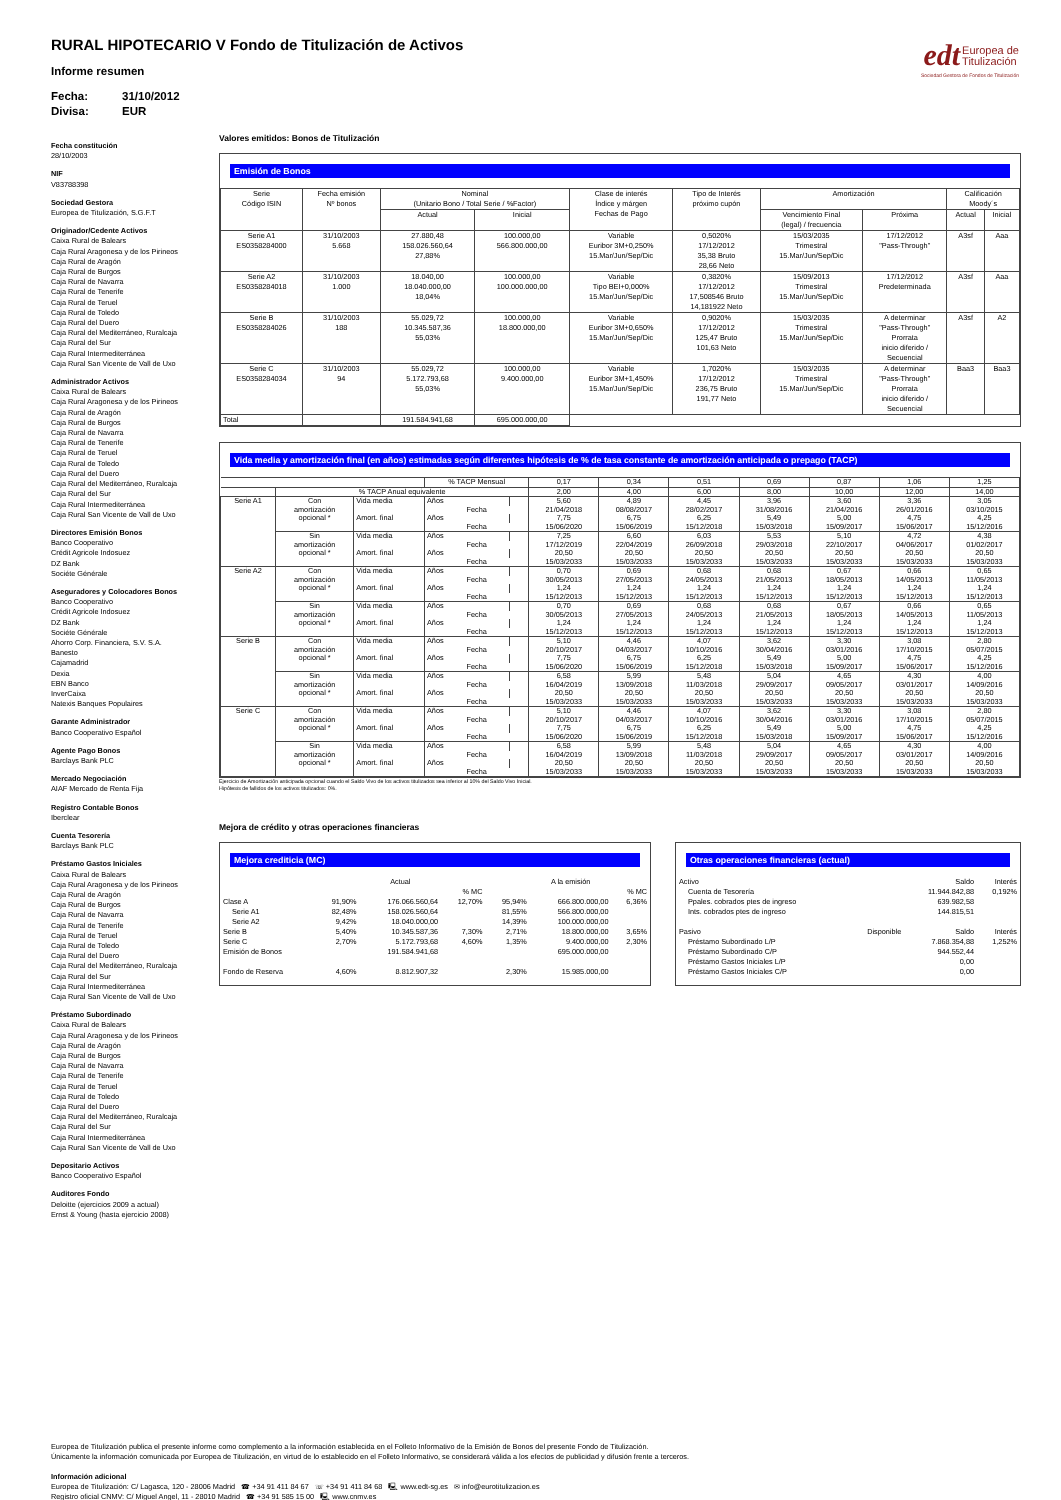edt Europea de
Titulización
Sociedad Gestora de Fondos de Titulización
RURAL HIPOTECARIO V Fondo de Titulización de Activos
Informe resumen
Fecha: 31/10/2012
Divisa: EUR
Fecha constitución
28/10/2003
NIF
V83788398
Sociedad Gestora
Europea de Titulización, S.G.F.T
Originador/Cedente Activos
Caixa Rural de Balears
Caja Rural Aragonesa y de los Pirineos
Caja Rural de Aragón
Caja Rural de Burgos
Caja Rural de Navarra
Caja Rural de Tenerife
Caja Rural de Teruel
Caja Rural de Toledo
Caja Rural del Duero
Caja Rural del Mediterráneo, Ruralcaja
Caja Rural del Sur
Caja Rural Intermediterránea
Caja Rural San Vicente de Vall de Uxo
Administrador Activos
Caixa Rural de Balears
Caja Rural Aragonesa y de los Pirineos
Caja Rural de Aragón
Caja Rural de Burgos
Caja Rural de Navarra
Caja Rural de Tenerife
Caja Rural de Teruel
Caja Rural de Toledo
Caja Rural del Duero
Caja Rural del Mediterráneo, Ruralcaja
Caja Rural del Sur
Caja Rural Intermediterránea
Caja Rural San Vicente de Vall de Uxo
Directores Emisión Bonos
Banco Cooperativo
Crédit Agricole Indosuez
DZ Bank
Sociéte Générale
Aseguradores y Colocadores Bonos
Banco Cooperativo
Crédit Agricole Indosuez
DZ Bank
Sociéte Générale
Ahorro Corp. Financiera, S.V. S.A.
Banesto
Cajamadrid
Dexia
EBN Banco
InverCaixa
Natexis Banques Populaires
Garante Administrador
Banco Cooperativo Español
Agente Pago Bonos
Barclays Bank PLC
Mercado Negociación
AIAF Mercado de Renta Fija
Registro Contable Bonos
Iberclear
Cuenta Tesorería
Barclays Bank PLC
Préstamo Gastos Iniciales
Caixa Rural de Balears
Caja Rural Aragonesa y de los Pirineos
Caja Rural de Aragón
Caja Rural de Burgos
Caja Rural de Navarra
Caja Rural de Tenerife
Caja Rural de Teruel
Caja Rural de Toledo
Caja Rural del Duero
Caja Rural del Mediterráneo, Ruralcaja
Caja Rural del Sur
Caja Rural Intermediterránea
Caja Rural San Vicente de Vall de Uxo
Préstamo Subordinado
Caixa Rural de Balears
Caja Rural Aragonesa y de los Pirineos
Caja Rural de Aragón
Caja Rural de Burgos
Caja Rural de Navarra
Caja Rural de Tenerife
Caja Rural de Teruel
Caja Rural de Toledo
Caja Rural del Duero
Caja Rural del Mediterráneo, Ruralcaja
Caja Rural del Sur
Caja Rural Intermediterránea
Caja Rural San Vicente de Vall de Uxo
Depositario Activos
Banco Cooperativo Español
Auditores Fondo
Deloitte (ejercicios 2009 a actual)
Ernst & Young (hasta ejercicio 2008)
Valores emitidos: Bonos de Titulización
Emisión de Bonos
| Serie Código ISIN | Fecha emisión Nº bonos | Nominal (Unitario Bono / Total Serie / %Factor) | | Clase de interés Índice y márgen Fechas de Pago | Tipo de Interés próximo cupón | Amortización | | Calificación Moody´s | |
| --- | --- | --- | --- | --- | --- | --- | --- | --- | --- |
| | | Actual | Inicial | | | Vencimiento Final (legal) / frecuencia | Próxima | Actual | Inicial |
| Serie A1 ES0358284000 | 31/10/2003 5.668 | 27.880,48 158.026.560,64 27,88% | 100.000,00 566.800.000,00 | Variable Euribor 3M+0,250% 15.Mar/Jun/Sep/Dic | 0,5020% 17/12/2012 35,38 Bruto 28,66 Neto | 15/03/2035 Trimestral 15.Mar/Jun/Sep/Dic | 17/12/2012 "Pass-Through" | A3sf | Aaa |
| Serie A2 ES0358284018 | 31/10/2003 1.000 | 18.040,00 18.040.000,00 18,04% | 100.000,00 100.000.000,00 | Variable Tipo BEI+0,000% 15.Mar/Jun/Sep/Dic | 0,3820% 17/12/2012 17,508546 Bruto 14,181922 Neto | 15/09/2013 Trimestral 15.Mar/Jun/Sep/Dic | 17/12/2012 Predeterminada | A3sf | Aaa |
| Serie B ES0358284026 | 31/10/2003 188 | 55.029,72 10.345.587,36 55,03% | 100.000,00 18.800.000,00 | Variable Euribor 3M+0,650% 15.Mar/Jun/Sep/Dic | 0,9020% 17/12/2012 125,47 Bruto 101,63 Neto | 15/03/2035 Trimestral 15.Mar/Jun/Sep/Dic | A determinar "Pass-Through" Prorrata inicio diferido / Secuencial | A3sf | A2 |
| Serie C ES0358284034 | 31/10/2003 94 | 55.029,72 5.172.793,68 55,03% | 100.000,00 9.400.000,00 | Variable Euribor 3M+1,450% 15.Mar/Jun/Sep/Dic | 1,7020% 17/12/2012 236,75 Bruto 191,77 Neto | 15/03/2035 Trimestral 15.Mar/Jun/Sep/Dic | A determinar "Pass-Through" Prorrata inicio diferido / Secuencial | Baa3 | Baa3 |
| Total | | 191.584.941,68 | 695.000.000,00 | | | | | | |
Vida media y amortización final (en años) estimadas según diferentes hipótesis de % de tasa constante de amortización anticipada o prepago (TACP)
| | | | % TACP Mensual | | 0,17 | 0,34 | 0,51 | 0,69 | 0,87 | 1,06 | 1,25 |
| | % TACP Anual equivalente | | | | 2,00 | 4,00 | 6,00 | 8,00 | 10,00 | 12,00 | 14,00 |
| Serie A1 | Con amortización opcional * | Vida media | Años | | 5,60 | 4,89 | 4,45 | 3,96 | 3,60 | 3,36 | 3,05 |
| | | | Fecha | | 21/04/2018 | 08/08/2017 | 28/02/2017 | 31/08/2016 | 21/04/2016 | 26/01/2016 | 03/10/2015 |
| | | Amort. final | Años | | 7,75 | 6,75 | 6,25 | 5,49 | 5,00 | 4,75 | 4,25 |
| | | | Fecha | | 15/06/2020 | 15/06/2019 | 15/12/2018 | 15/03/2018 | 15/09/2017 | 15/06/2017 | 15/12/2016 |
| | Sin amortización opcional * | Vida media | Años | | 7,25 | 6,60 | 6,03 | 5,53 | 5,10 | 4,72 | 4,38 |
| | | | Fecha | | 17/12/2019 | 22/04/2019 | 26/09/2018 | 29/03/2018 | 22/10/2017 | 04/06/2017 | 01/02/2017 |
| | | Amort. final | Años | | 20,50 | 20,50 | 20,50 | 20,50 | 20,50 | 20,50 | 20,50 |
| | | | Fecha | | 15/03/2033 | 15/03/2033 | 15/03/2033 | 15/03/2033 | 15/03/2033 | 15/03/2033 | 15/03/2033 |
| Serie A2 | Con amortización opcional * | Vida media | Años | | 0,70 | 0,69 | 0,68 | 0,68 | 0,67 | 0,66 | 0,65 |
| | | | Fecha | | 30/05/2013 | 27/05/2013 | 24/05/2013 | 21/05/2013 | 18/05/2013 | 14/05/2013 | 11/05/2013 |
| | | Amort. final | Años | | 1,24 | 1,24 | 1,24 | 1,24 | 1,24 | 1,24 | 1,24 |
| | | | Fecha | | 15/12/2013 | 15/12/2013 | 15/12/2013 | 15/12/2013 | 15/12/2013 | 15/12/2013 | 15/12/2013 |
| | Sin amortización opcional * | Vida media | Años | | 0,70 | 0,69 | 0,68 | 0,68 | 0,67 | 0,66 | 0,65 |
| | | | Fecha | | 30/05/2013 | 27/05/2013 | 24/05/2013 | 21/05/2013 | 18/05/2013 | 14/05/2013 | 11/05/2013 |
| | | Amort. final | Años | | 1,24 | 1,24 | 1,24 | 1,24 | 1,24 | 1,24 | 1,24 |
| | | | Fecha | | 15/12/2013 | 15/12/2013 | 15/12/2013 | 15/12/2013 | 15/12/2013 | 15/12/2013 | 15/12/2013 |
| Serie B | Con amortización opcional * | Vida media | Años | | 5,10 | 4,46 | 4,07 | 3,62 | 3,30 | 3,08 | 2,80 |
| | | | Fecha | | 20/10/2017 | 04/03/2017 | 10/10/2016 | 30/04/2016 | 03/01/2016 | 17/10/2015 | 05/07/2015 |
| | | Amort. final | Años | | 7,75 | 6,75 | 6,25 | 5,49 | 5,00 | 4,75 | 4,25 |
| | | | Fecha | | 15/06/2020 | 15/06/2019 | 15/12/2018 | 15/03/2018 | 15/09/2017 | 15/06/2017 | 15/12/2016 |
| | Sin amortización opcional * | Vida media | Años | | 6,58 | 5,99 | 5,48 | 5,04 | 4,65 | 4,30 | 4,00 |
| | | | Fecha | | 16/04/2019 | 13/09/2018 | 11/03/2018 | 29/09/2017 | 09/05/2017 | 03/01/2017 | 14/09/2016 |
| | | Amort. final | Años | | 20,50 | 20,50 | 20,50 | 20,50 | 20,50 | 20,50 | 20,50 |
| | | | Fecha | | 15/03/2033 | 15/03/2033 | 15/03/2033 | 15/03/2033 | 15/03/2033 | 15/03/2033 | 15/03/2033 |
| Serie C | Con amortización opcional * | Vida media | Años | | 5,10 | 4,46 | 4,07 | 3,62 | 3,30 | 3,08 | 2,80 |
| | | | Fecha | | 20/10/2017 | 04/03/2017 | 10/10/2016 | 30/04/2016 | 03/01/2016 | 17/10/2015 | 05/07/2015 |
| | | Amort. final | Años | | 7,75 | 6,75 | 6,25 | 5,49 | 5,00 | 4,75 | 4,25 |
| | | | Fecha | | 15/06/2020 | 15/06/2019 | 15/12/2018 | 15/03/2018 | 15/09/2017 | 15/06/2017 | 15/12/2016 |
| | Sin amortización opcional * | Vida media | Años | | 6,58 | 5,99 | 5,48 | 5,04 | 4,65 | 4,30 | 4,00 |
| | | | Fecha | | 16/04/2019 | 13/09/2018 | 11/03/2018 | 29/09/2017 | 09/05/2017 | 03/01/2017 | 14/09/2016 |
| | | Amort. final | Años | | 20,50 | 20,50 | 20,50 | 20,50 | 20,50 | 20,50 | 20,50 |
| | | | Fecha | | 15/03/2033 | 15/03/2033 | 15/03/2033 | 15/03/2033 | 15/03/2033 | 15/03/2033 | 15/03/2033 |
Ejercicio de Amortización anticipada opcional cuando el Saldo Vivo de los activos titulizados sea inferior al 10% del Saldo Vivo Inicial.
Hipótesis de fallidos de los activos titulizados: 0%.
Mejora de crédito y otras operaciones financieras
Mejora crediticia (MC)
| | | Actual | | | A la emisión | |
| | | | % MC | | | % MC |
| Clase A | 91,90% | 176.066.560,64 | 12,70% | 95,94% | 666.800.000,00 | 6,36% |
| Serie A1 | 82,48% | 158.026.560,64 | | 81,55% | 566.800.000,00 | |
| Serie A2 | 9,42% | 18.040.000,00 | | 14,39% | 100.000.000,00 | |
| Serie B | 5,40% | 10.345.587,36 | 7,30% | 2,71% | 18.800.000,00 | 3,65% |
| Serie C | 2,70% | 5.172.793,68 | 4,60% | 1,35% | 9.400.000,00 | 2,30% |
| Emisión de Bonos | | 191.584.941,68 | | | 695.000.000,00 | |
| Fondo de Reserva | 4,60% | 8.812.907,32 | | 2,30% | 15.985.000,00 | |
Otras operaciones financieras (actual)
| Activo | | Saldo | Interés |
| Cuenta de Tesorería | | 11.944.842,88 | 0,192% |
| Ppales. cobrados ptes de ingreso | | 639.982,58 | |
| Ints. cobrados ptes de ingreso | | 144.815,51 | |
| Pasivo | Disponible | Saldo | Interés |
| Préstamo Subordinado L/P | | 7.868.354,88 | 1,252% |
| Préstamo Subordinado C/P | | 944.552,44 | |
| Préstamo Gastos Iniciales L/P | | 0,00 | |
| Préstamo Gastos Iniciales C/P | | 0,00 | |
Europea de Titulización publica el presente informe como complemento a la información establecida en el Folleto Informativo de la Emisión de Bonos del presente Fondo de Titulización.
Únicamente la información comunicada por Europea de Titulización, en virtud de lo establecido en el Folleto Informativo, se considerará válida a los efectos de publicidad y difusión frente a terceros.
Información adicional
Europea de Titulización: C/ Lagasca, 120 - 28006 Madrid ☎ +34 91 411 84 67 ☏ +34 91 411 84 68 🖳 www.edt-sg.es ✉ info@eurotitulizacion.es
Registro oficial CNMV: C/ Miguel Angel, 11 - 28010 Madrid ☎ +34 91 585 15 00 🖳 www.cnmv.es